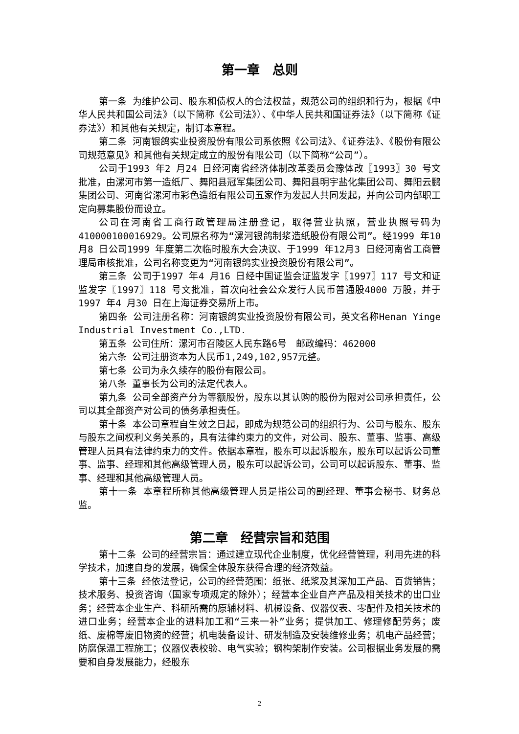第一章　总则
第一条 为维护公司、股东和债权人的合法权益，规范公司的组织和行为，根据《中华人民共和国公司法》（以下简称《公司法》）、《中华人民共和国证券法》（以下简称《证券法》）和其他有关规定，制订本章程。
第二条 河南银鸽实业投资股份有限公司系依照《公司法》、《证券法》、《股份有限公司规范意见》和其他有关规定成立的股份有限公司（以下简称“公司”）。
公司于1993 年2 月24 日经河南省经济体制改革委员会豫体改〖1993〗30 号文批准，由漯河市第一造纸厂、舞阳县冠军集团公司、舞阳县明宇盐化集团公司、舞阳云鹏集团公司、河南省漯河市彩色造纸有限公司五家作为发起人共同发起，并向公司内部职工定向募集股份而设立。
公司在河南省工商行政管理局注册登记，取得营业执照，营业执照号码为410000100016929。公司原名称为“漯河银鸽制浆造纸股份有限公司”。经1999 年10 月8 日公司1999 年度第二次临时股东大会决议、于1999 年12月3 日经河南省工商管理局审核批准，公司名称变更为“河南银鸽实业投资股份有限公司”。
第三条 公司于1997 年4 月16 日经中国证监会证监发字〖1997〗117 号文和证监发字〖1997〗118 号文批准，首次向社会公众发行人民币普通股4000 万股，并于1997 年4 月30 日在上海证券交易所上市。
第四条 公司注册名称：河南银鸽实业投资股份有限公司，英文名称Henan Yinge Industrial Investment Co.,LTD.
第五条 公司住所：漯河市召陵区人民东路6号　邮政编码：462000
第六条 公司注册资本为人民币1,249,102,957元整。
第七条 公司为永久续存的股份有限公司。
第八条 董事长为公司的法定代表人。
第九条 公司全部资产分为等额股份，股东以其认购的股份为限对公司承担责任，公司以其全部资产对公司的债务承担责任。
第十条 本公司章程自生效之日起，即成为规范公司的组织行为、公司与股东、股东与股东之间权利义务关系的，具有法律约束力的文件，对公司、股东、董事、监事、高级管理人员具有法律约束力的文件。依据本章程，股东可以起诉股东，股东可以起诉公司董事、监事、经理和其他高级管理人员，股东可以起诉公司，公司可以起诉股东、董事、监事、经理和其他高级管理人员。
第十一条 本章程所称其他高级管理人员是指公司的副经理、董事会秘书、财务总监。
第二章　经营宗旨和范围
第十二条 公司的经营宗旨：通过建立现代企业制度，优化经营管理，利用先进的科学技术，加速自身的发展，确保全体股东获得合理的经济效益。
第十三条 经依法登记，公司的经营范围：纸张、纸浆及其深加工产品、百货销售；技术服务、投资咨询（国家专项规定的除外）；经营本企业自产产品及相关技术的出口业务；经营本企业生产、科研所需的原辅材料、机械设备、仪器仪表、零配件及相关技术的进口业务；经营本企业的进料加工和“三来一补”业务；提供加工、修理修配劳务；废纸、废棉等废旧物资的经营；机电装备设计、研发制造及安装维修业务；机电产品经营；防腐保温工程施工；仪器仪表校验、电气实验；钢构架制作安装。公司根据业务发展的需要和自身发展能力，经股东
2